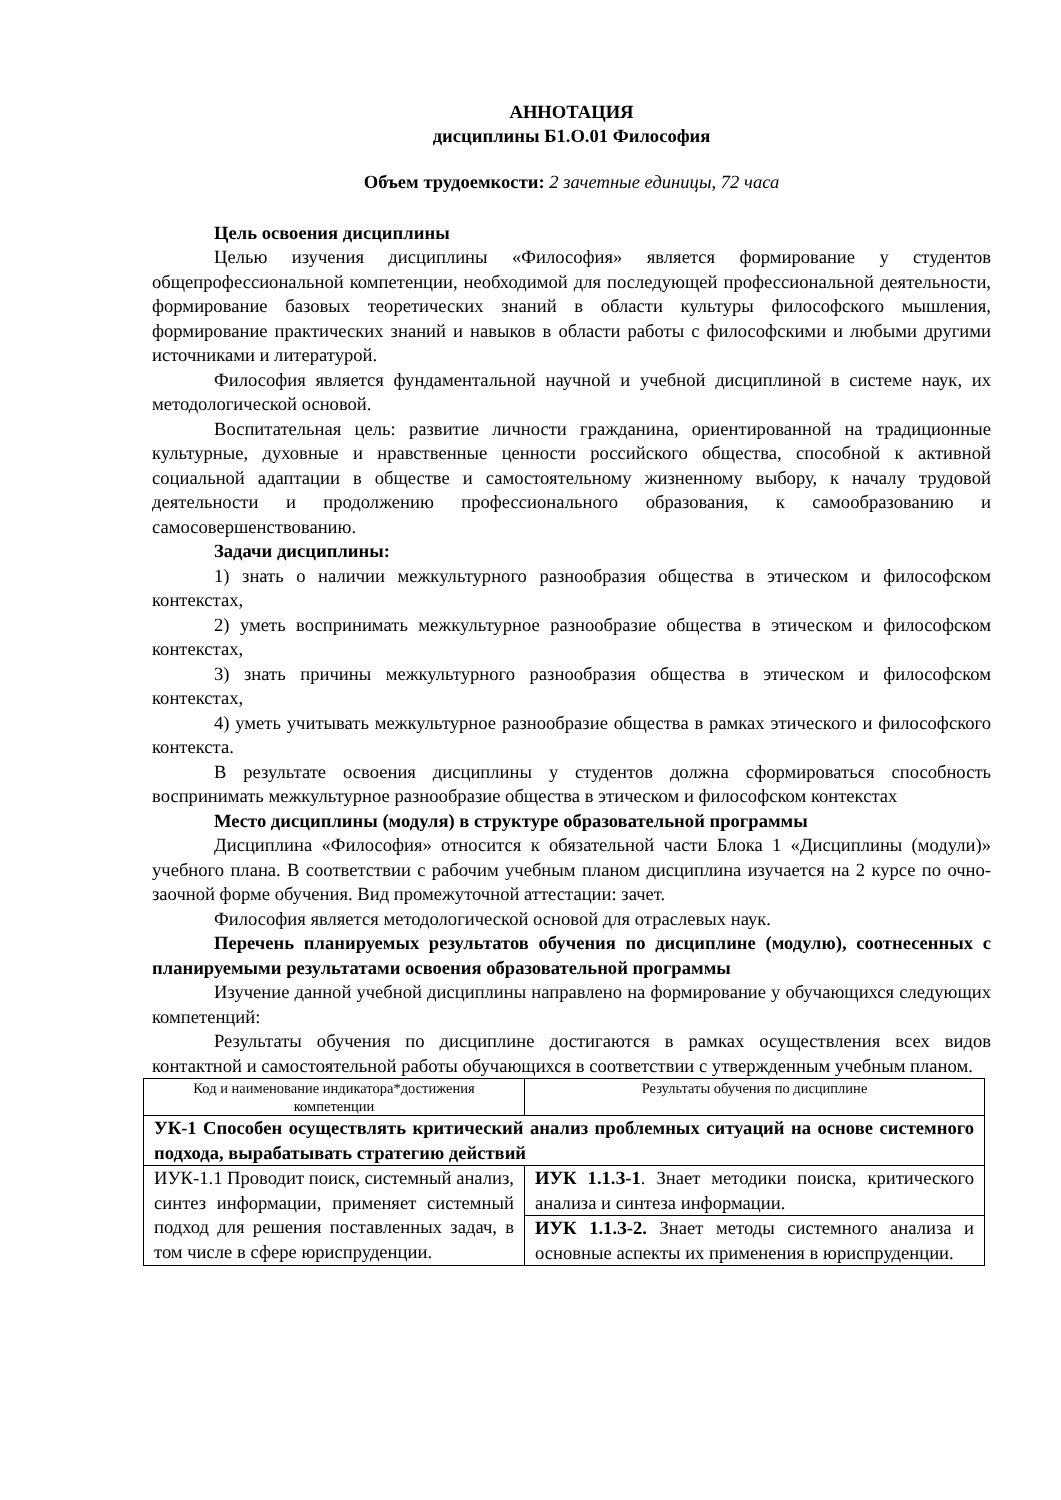АННОТАЦИЯ
дисциплины Б1.О.01 Философия
Объем трудоемкости: 2 зачетные единицы, 72 часа
Цель освоения дисциплины
Целью изучения дисциплины «Философия» является формирование у студентов общепрофессиональной компетенции, необходимой для последующей профессиональной деятельности, формирование базовых теоретических знаний в области культуры философского мышления, формирование практических знаний и навыков в области работы с философскими и любыми другими источниками и литературой.
Философия является фундаментальной научной и учебной дисциплиной в системе наук, их методологической основой.
Воспитательная цель: развитие личности гражданина, ориентированной на традиционные культурные, духовные и нравственные ценности российского общества, способной к активной социальной адаптации в обществе и самостоятельному жизненному выбору, к началу трудовой деятельности и продолжению профессионального образования, к самообразованию и самосовершенствованию.
Задачи дисциплины:
1) знать о наличии межкультурного разнообразия общества в этическом и философском контекстах,
2) уметь воспринимать межкультурное разнообразие общества в этическом и философском контекстах,
3) знать причины межкультурного разнообразия общества в этическом и философском контекстах,
4) уметь учитывать межкультурное разнообразие общества в рамках этического и философского контекста.
В результате освоения дисциплины у студентов должна сформироваться способность воспринимать межкультурное разнообразие общества в этическом и философском контекстах
Место дисциплины (модуля) в структуре образовательной программы
Дисциплина «Философия» относится к обязательной части Блока 1 «Дисциплины (модули)» учебного плана. В соответствии с рабочим учебным планом дисциплина изучается на 2 курсе по очно-заочной форме обучения. Вид промежуточной аттестации: зачет.
Философия является методологической основой для отраслевых наук.
Перечень планируемых результатов обучения по дисциплине (модулю), соотнесенных с планируемыми результатами освоения образовательной программы
Изучение данной учебной дисциплины направлено на формирование у обучающихся следующих компетенций:
Результаты обучения по дисциплине достигаются в рамках осуществления всех видов контактной и самостоятельной работы обучающихся в соответствии с утвержденным учебным планом.
| Код и наименование индикатора*достижения компетенции | Результаты обучения по дисциплине |
| УК-1 Способен осуществлять критический анализ проблемных ситуаций на основе системного подхода, вырабатывать стратегию действий | |
| ИУК-1.1 Проводит поиск, системный анализ, синтез информации, применяет системный подход для решения поставленных задач, в том числе в сфере юриспруденции. | ИУК 1.1.З-1 . Знает методики поиска, критического анализа и синтеза информации. |
| | ИУК 1.1.З-2. Знает методы системного анализа и основные аспекты их применения в юриспруденции. |